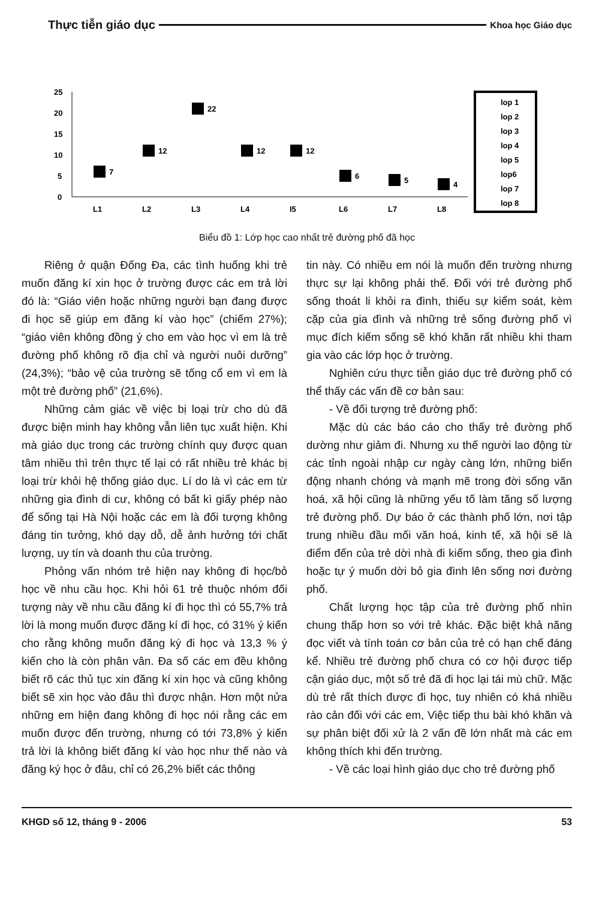Thực tiễn giáo dục Khoa học Giáo dục
25
20
15
10
5
0
7
12
22
12
12
6
5
4
L1
L2
L3
L4
I5
L6
L7
L8
lop 1
lop 2
lop 3
lop 4
lop 5
lop6
lop 7
lop 8
Biểu đồ 1: Lớp học cao nhất trẻ đường phố đã học
Riêng ở quận Đống Đa, các tình huống khi trẻ muốn đăng kí xin học ở trường được các em trả lời đó là: “Giáo viên hoặc những người bạn đang được đi học sẽ giúp em đăng kí vào học” (chiếm 27%); “giáo viên không đồng ý cho em vào học vì em là trẻ đường phố không rõ địa chỉ và người nuôi dưỡng” (24,3%); “bảo vệ của trường sẽ tống cổ em vì em là một trẻ đường phố” (21,6%).
Những cảm giác về việc bị loại trừ cho dù đã được biện minh hay không vẫn liên tục xuất hiện. Khi mà giáo dục trong các trường chính quy được quan tâm nhiều thì trên thực tế lại có rất nhiều trẻ khác bị loại trừ khỏi hệ thống giáo dục. Lí do là vì các em từ những gia đình di cư, không có bất kì giấy phép nào để sống tại Hà Nội hoặc các em là đối tượng không đáng tin tưởng, khó dạy dỗ, dễ ảnh hưởng tới chất lượng, uy tín và doanh thu của trường.
Phỏng vấn nhóm trẻ hiện nay không đi học/bỏ học về nhu cầu học. Khi hỏi 61 trẻ thuộc nhóm đối tượng này về nhu cầu đăng kí đi học thì có 55,7% trả lời là mong muốn được đăng kí đi học, có 31% ý kiến cho rằng không muốn đăng ký đi học và 13,3 % ý kiến cho là còn phân vân. Đa số các em đều không biết rõ các thủ tục xin đăng kí xin học và cũng không biết sẽ xin học vào đâu thì được nhận. Hơn một nửa những em hiện đang không đi học nói rằng các em muốn được đến trường, nhưng có tới 73,8% ý kiến trả lời là không biết đăng kí vào học như thế nào và đăng ký học ở đâu, chỉ có 26,2% biết các thông
tin này. Có nhiều em nói là muốn đến trường nhưng thực sự lại không phải thế. Đối với trẻ đường phố sống thoát li khỏi ra đình, thiếu sự kiểm soát, kèm cặp của gia đình và những trẻ sống đường phố vì mục đích kiếm sống sẽ khó khăn rất nhiều khi tham gia vào các lớp học ở trường.
Nghiên cứu thực tiễn giáo dục trẻ đường phố có thể thấy các vấn đề cơ bản sau:
- Về đối tượng trẻ đường phố:
Mặc dù các báo cáo cho thấy trẻ đường phố dường như giảm đi. Nhưng xu thế người lao động từ các tỉnh ngoài nhập cư ngày càng lớn, những biến động nhanh chóng và mạnh mẽ trong đời sống văn hoá, xã hội cũng là những yếu tố làm tăng số lượng trẻ đường phố. Dự báo ở các thành phố lớn, nơi tập trung nhiều đầu mối văn hoá, kinh tế, xã hội sẽ là điểm đến của trẻ dời nhà đi kiếm sống, theo gia đình hoặc tự ý muốn dời bỏ gia đình lên sống nơi đường phố.
Chất lượng học tập của trẻ đường phố nhìn chung thấp hơn so với trẻ khác. Đặc biệt khả năng đọc viết và tính toán cơ bản của trẻ có hạn chế đáng kể. Nhiều trẻ đường phố chưa có cơ hội được tiếp cận giáo dục, một số trẻ đã đi học lại tái mù chữ. Mặc dù trẻ rất thích được đi học, tuy nhiên có khá nhiều rào cản đối với các em, Việc tiếp thu bài khó khăn và sự phân biệt đối xử là 2 vấn đề lớn nhất mà các em không thích khi đến trường.
- Về các loại hình giáo dục cho trẻ đường phố
KHGD số 12, tháng 9 - 2006 53